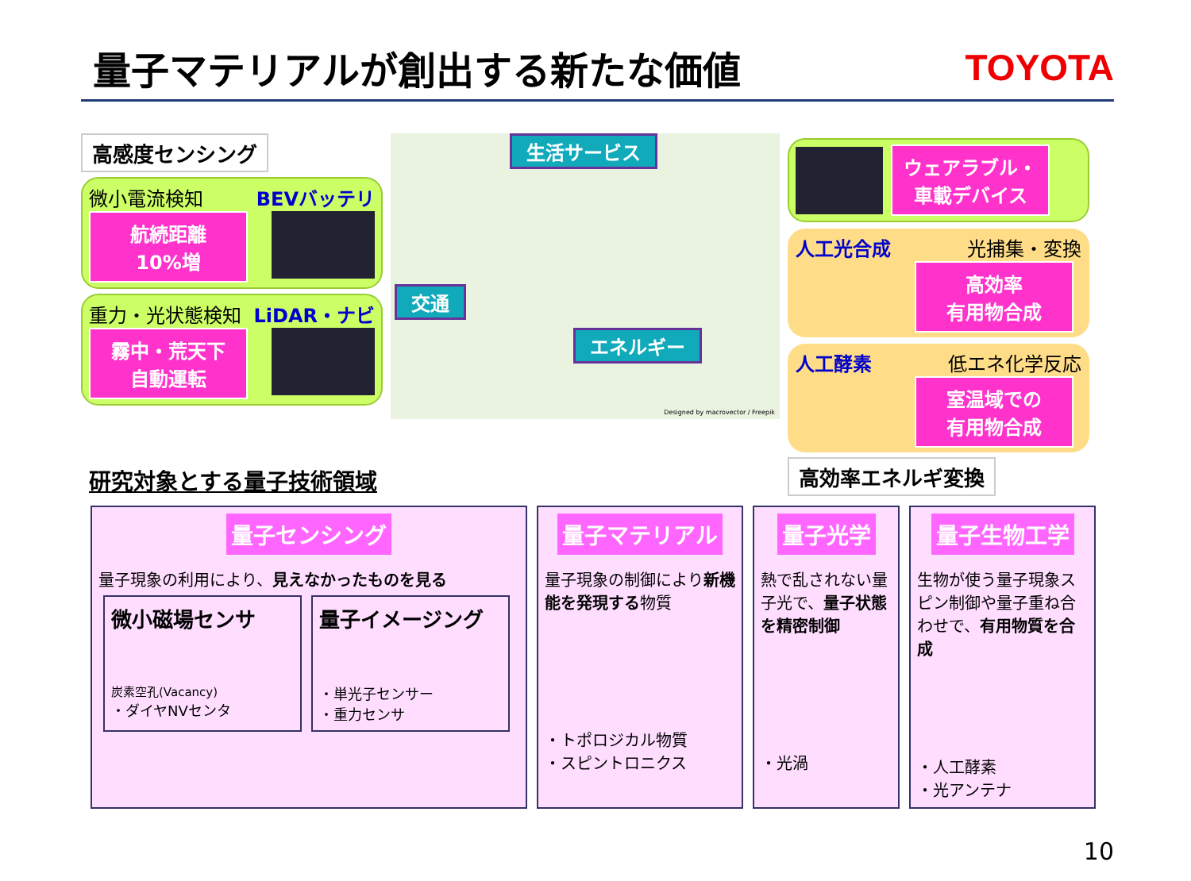量子マテリアルが創出する新たな価値 TOYOTA
高感度センシング
微小電流検知 BEVバッテリ
航続距離
10%増
重力・光状態検知 LiDAR・ナビ
霧中・荒天下
自動運転
生活サービス
交通
エネルギー
Designed by macrovector / Freepik
ウェアラブル・
車載デバイス
人工光合成 光捕集・変換
高効率
有用物合成
人工酵素 低エネ化学反応
室温域での
有用物合成
高効率エネルギ変換
研究対象とする量子技術領域
量子センシング
量子現象の利用により、見えなかったものを見る
微小磁場センサ
炭素空孔(Vacancy)
・ダイヤNVセンタ
量子イメージング
・単光子センサー
・重力センサ
量子マテリアル
量子現象の制御により新機能を発現する物質
・トポロジカル物質
・スピントロニクス
量子光学
熱で乱されない量子光で、量子状態を精密制御
・光渦
量子生物工学
生物が使う量子現象スピン制御や量子重ね合わせで、有用物質を合成
・人工酵素
・光アンテナ
10